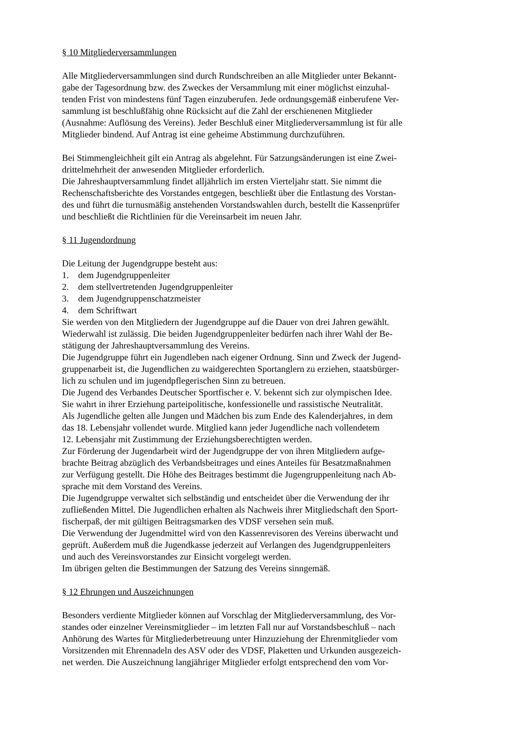§ 10 Mitgliederversammlungen
Alle Mitgliederversammlungen sind durch Rundschreiben an alle Mitglieder unter Bekannt-
gabe der Tagesordnung bzw. des Zweckes der Versammlung mit einer möglichst einzuhal-
tenden Frist von mindestens fünf Tagen einzuberufen. Jede ordnungsgemäß einberufene Ver-
sammlung ist beschlußfähig ohne Rücksicht auf die Zahl der erschienenen Mitglieder
(Ausnahme: Auflösung des Vereins). Jeder Beschluß einer Mitgliederversammlung ist für alle
Mitglieder bindend. Auf Antrag ist eine geheime Abstimmung durchzuführen.
Bei Stimmengleichheit gilt ein Antrag als abgelehnt. Für Satzungsänderungen ist eine Zwei-
drittelmehrheit der anwesenden Mitglieder erforderlich.
Die Jahreshauptversammlung findet alljährlich im ersten Vierteljahr statt. Sie nimmt die
Rechenschaftsberichte des Vorstandes entgegen, beschließt über die Entlastung des Vorstan-
des und führt die turnusmäßig anstehenden Vorstandswahlen durch, bestellt die Kassenprüfer
und beschließt die Richtlinien für die Vereinsarbeit im neuen Jahr.
§ 11 Jugendordnung
Die Leitung der Jugendgruppe besteht aus:
1. dem Jugendgruppenleiter
2. dem stellvertretenden Jugendgruppenleiter
3. dem Jugendgruppenschatzmeister
4. dem Schriftwart
Sie werden von den Mitgliedern der Jugendgruppe auf die Dauer von drei Jahren gewählt.
Wiederwahl ist zulässig. Die beiden Jugendgruppenleiter bedürfen nach ihrer Wahl der Be-
stätigung der Jahreshauptversammlung des Vereins.
Die Jugendgruppe führt ein Jugendleben nach eigener Ordnung. Sinn und Zweck der Jugend-
gruppenarbeit ist, die Jugendlichen zu waidgerechten Sportanglern zu erziehen, staatsbürger-
lich zu schulen und im jugendpflegerischen Sinn zu betreuen.
Die Jugend des Verbandes Deutscher Sportfischer e. V. bekennt sich zur olympischen Idee.
Sie wahrt in ihrer Erziehung parteipolitische, konfessionelle und rassistische Neutralität.
Als Jugendliche gelten alle Jungen und Mädchen bis zum Ende des Kalenderjahres, in dem
das 18. Lebensjahr vollendet wurde. Mitglied kann jeder Jugendliche nach vollendetem
12. Lebensjahr mit Zustimmung der Erziehungsberechtigten werden.
Zur Förderung der Jugendarbeit wird der Jugendgruppe der von ihren Mitgliedern aufge-
brachte Beitrag abzüglich des Verbandsbeitrages und eines Anteiles für Besatzmaßnahmen
zur Verfügung gestellt. Die Höhe des Beitrages bestimmt die Jugengruppenleitung nach Ab-
sprache mit dem Vorstand des Vereins.
Die Jugendgruppe verwaltet sich selbständig und entscheidet über die Verwendung der ihr
zufließenden Mittel. Die Jugendlichen erhalten als Nachweis ihrer Mitgliedschaft den Sport-
fischerpaß, der mit gültigen Beitragsmarken des VDSF versehen sein muß.
Die Verwendung der Jugendmittel wird von den Kassenrevisoren des Vereins überwacht und
geprüft. Außerdem muß die Jugendkasse jederzeit auf Verlangen des Jugendgruppenleiters
und auch des Vereinsvorstandes zur Einsicht vorgelegt werden.
Im übrigen gelten die Bestimmungen der Satzung des Vereins sinngemäß.
§ 12 Ehrungen und Auszeichnungen
Besonders verdiente Mitglieder können auf Vorschlag der Mitgliederversammlung, des Vor-
standes oder einzelner Vereinsmitglieder – im letzten Fall nur auf Vorstandsbeschluß – nach
Anhörung des Wartes für Mitgliederbetreuung unter Hinzuziehung der Ehrenmitglieder vom
Vorsitzenden mit Ehrennadeln des ASV oder des VDSF, Plaketten und Urkunden ausgezeich-
net werden. Die Auszeichnung langjähriger Mitglieder erfolgt entsprechend den vom Vor-